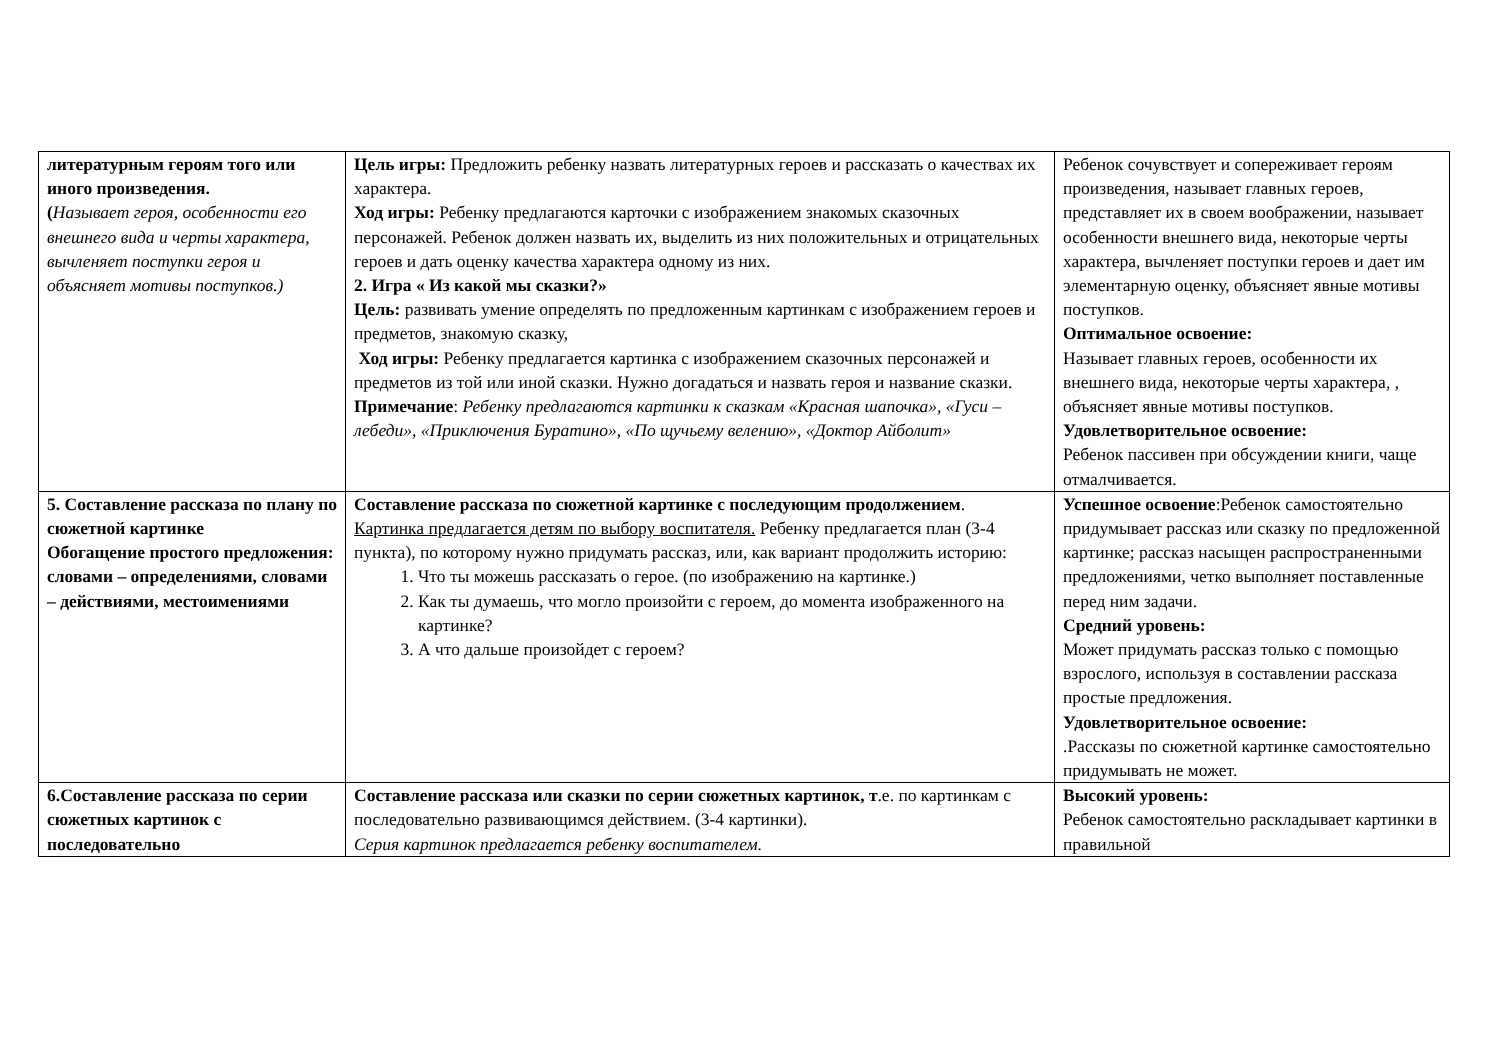| литературным героям того или иного произведения. ( Называет героя, особенности его внешнего вида и черты характера, вычленяет поступки героя и объясняет мотивы поступков.) | Цель игры: Предложить ребенку назвать литературных героев и рассказать о качествах их характера. Ход игры: Ребенку предлагаются карточки с изображением знакомых сказочных персонажей. Ребенок должен назвать их, выделить из них положительных и отрицательных героев и дать оценку качества характера одному из них. 2. Игра « Из какой мы сказки?» Цель: развивать умение определять по предложенным картинкам с изображением героев и предметов, знакомую сказку, Ход игры: Ребенку предлагается картинка с изображением сказочных персонажей и предметов из той или иной сказки. Нужно догадаться и назвать героя и название сказки. Примечание : Ребенку предлагаются картинки к сказкам «Красная шапочка», «Гуси – лебеди», «Приключения Буратино», «По щучьему велению», «Доктор Айболит» | Ребенок сочувствует и сопереживает героям произведения, называет главных героев, представляет их в своем воображении, называет особенности внешнего вида, некоторые черты характера, вычленяет поступки героев и дает им элементарную оценку, объясняет явные мотивы поступков. Оптимальное освоение: Называет главных героев, особенности их внешнего вида, некоторые черты характера, , объясняет явные мотивы поступков. Удовлетворительное освоение: Ребенок пассивен при обсуждении книги, чаще отмалчивается. |
| 5. Составление рассказа по плану по сюжетной картинке Обогащение простого предложения: словами – определениями, словами – действиями, местоимениями | Составление рассказа по сюжетной картинке с последующим продолжением . Картинка предлагается детям по выбору воспитателя. Ребенку предлагается план (3-4 пункта), по которому нужно придумать рассказ, или, как вариант продолжить историю: 1. Что ты можешь рассказать о герое. (по изображению на картинке.) 2. Как ты думаешь, что могло произойти с героем, до момента изображенного на картинке? 3. А что дальше произойдет с героем? | Успешное освоение :Ребенок самостоятельно придумывает рассказ или сказку по предложенной картинке; рассказ насыщен распространенными предложениями, четко выполняет поставленные перед ним задачи. Средний уровень: Может придумать рассказ только с помощью взрослого, используя в составлении рассказа простые предложения. Удовлетворительное освоение: .Рассказы по сюжетной картинке самостоятельно придумывать не может. |
| 6.Составление рассказа по серии сюжетных картинок с последовательно | Составление рассказа или сказки по серии сюжетных картинок, т .е. по картинкам с последовательно развивающимся действием. (3-4 картинки). Серия картинок предлагается ребенку воспитателем. | Высокий уровень: Ребенок самостоятельно раскладывает картинки в правильной |